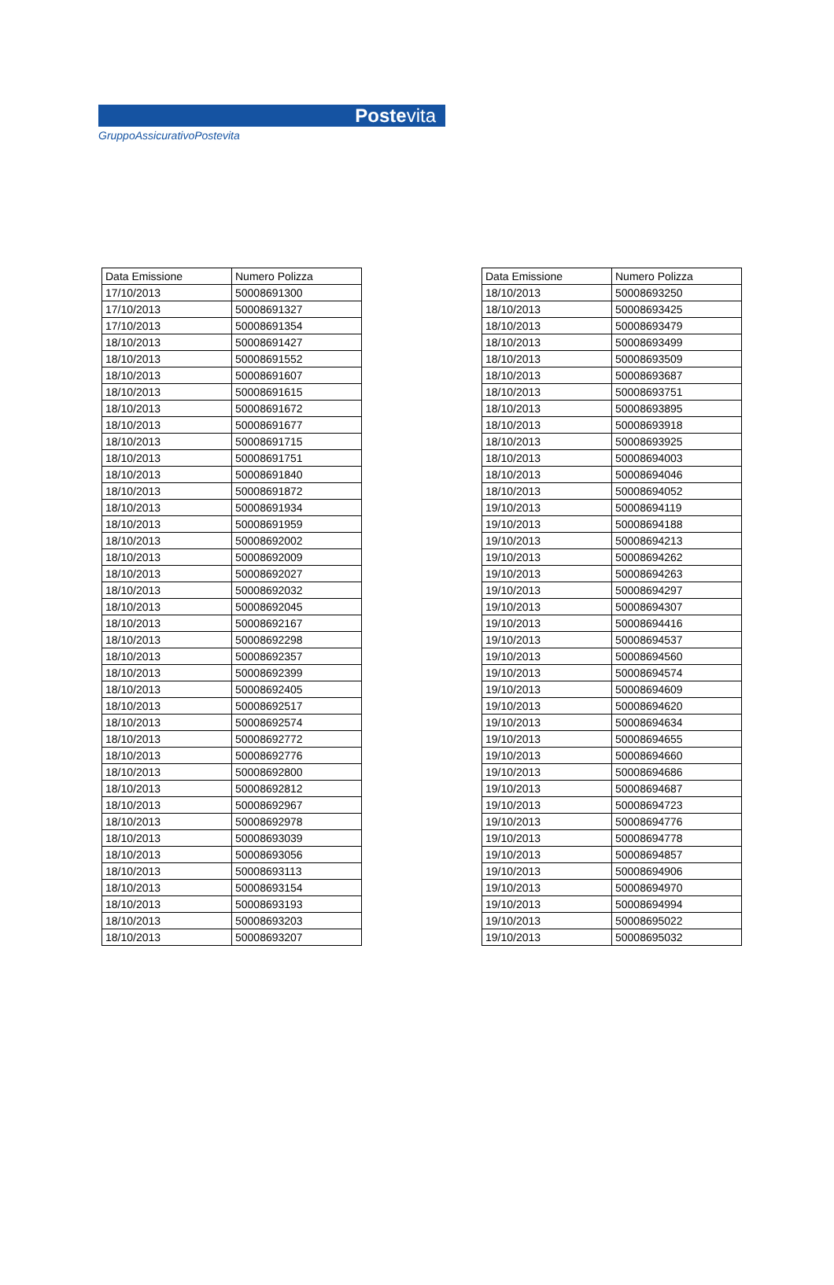Postevita
GruppoAssicurativoPostevita
| Data Emissione | Numero Polizza |
| --- | --- |
| 17/10/2013 | 50008691300 |
| 17/10/2013 | 50008691327 |
| 17/10/2013 | 50008691354 |
| 18/10/2013 | 50008691427 |
| 18/10/2013 | 50008691552 |
| 18/10/2013 | 50008691607 |
| 18/10/2013 | 50008691615 |
| 18/10/2013 | 50008691672 |
| 18/10/2013 | 50008691677 |
| 18/10/2013 | 50008691715 |
| 18/10/2013 | 50008691751 |
| 18/10/2013 | 50008691840 |
| 18/10/2013 | 50008691872 |
| 18/10/2013 | 50008691934 |
| 18/10/2013 | 50008691959 |
| 18/10/2013 | 50008692002 |
| 18/10/2013 | 50008692009 |
| 18/10/2013 | 50008692027 |
| 18/10/2013 | 50008692032 |
| 18/10/2013 | 50008692045 |
| 18/10/2013 | 50008692167 |
| 18/10/2013 | 50008692298 |
| 18/10/2013 | 50008692357 |
| 18/10/2013 | 50008692399 |
| 18/10/2013 | 50008692405 |
| 18/10/2013 | 50008692517 |
| 18/10/2013 | 50008692574 |
| 18/10/2013 | 50008692772 |
| 18/10/2013 | 50008692776 |
| 18/10/2013 | 50008692800 |
| 18/10/2013 | 50008692812 |
| 18/10/2013 | 50008692967 |
| 18/10/2013 | 50008692978 |
| 18/10/2013 | 50008693039 |
| 18/10/2013 | 50008693056 |
| 18/10/2013 | 50008693113 |
| 18/10/2013 | 50008693154 |
| 18/10/2013 | 50008693193 |
| 18/10/2013 | 50008693203 |
| 18/10/2013 | 50008693207 |
| Data Emissione | Numero Polizza |
| --- | --- |
| 18/10/2013 | 50008693250 |
| 18/10/2013 | 50008693425 |
| 18/10/2013 | 50008693479 |
| 18/10/2013 | 50008693499 |
| 18/10/2013 | 50008693509 |
| 18/10/2013 | 50008693687 |
| 18/10/2013 | 50008693751 |
| 18/10/2013 | 50008693895 |
| 18/10/2013 | 50008693918 |
| 18/10/2013 | 50008693925 |
| 18/10/2013 | 50008694003 |
| 18/10/2013 | 50008694046 |
| 18/10/2013 | 50008694052 |
| 19/10/2013 | 50008694119 |
| 19/10/2013 | 50008694188 |
| 19/10/2013 | 50008694213 |
| 19/10/2013 | 50008694262 |
| 19/10/2013 | 50008694263 |
| 19/10/2013 | 50008694297 |
| 19/10/2013 | 50008694307 |
| 19/10/2013 | 50008694416 |
| 19/10/2013 | 50008694537 |
| 19/10/2013 | 50008694560 |
| 19/10/2013 | 50008694574 |
| 19/10/2013 | 50008694609 |
| 19/10/2013 | 50008694620 |
| 19/10/2013 | 50008694634 |
| 19/10/2013 | 50008694655 |
| 19/10/2013 | 50008694660 |
| 19/10/2013 | 50008694686 |
| 19/10/2013 | 50008694687 |
| 19/10/2013 | 50008694723 |
| 19/10/2013 | 50008694776 |
| 19/10/2013 | 50008694778 |
| 19/10/2013 | 50008694857 |
| 19/10/2013 | 50008694906 |
| 19/10/2013 | 50008694970 |
| 19/10/2013 | 50008694994 |
| 19/10/2013 | 50008695022 |
| 19/10/2013 | 50008695032 |